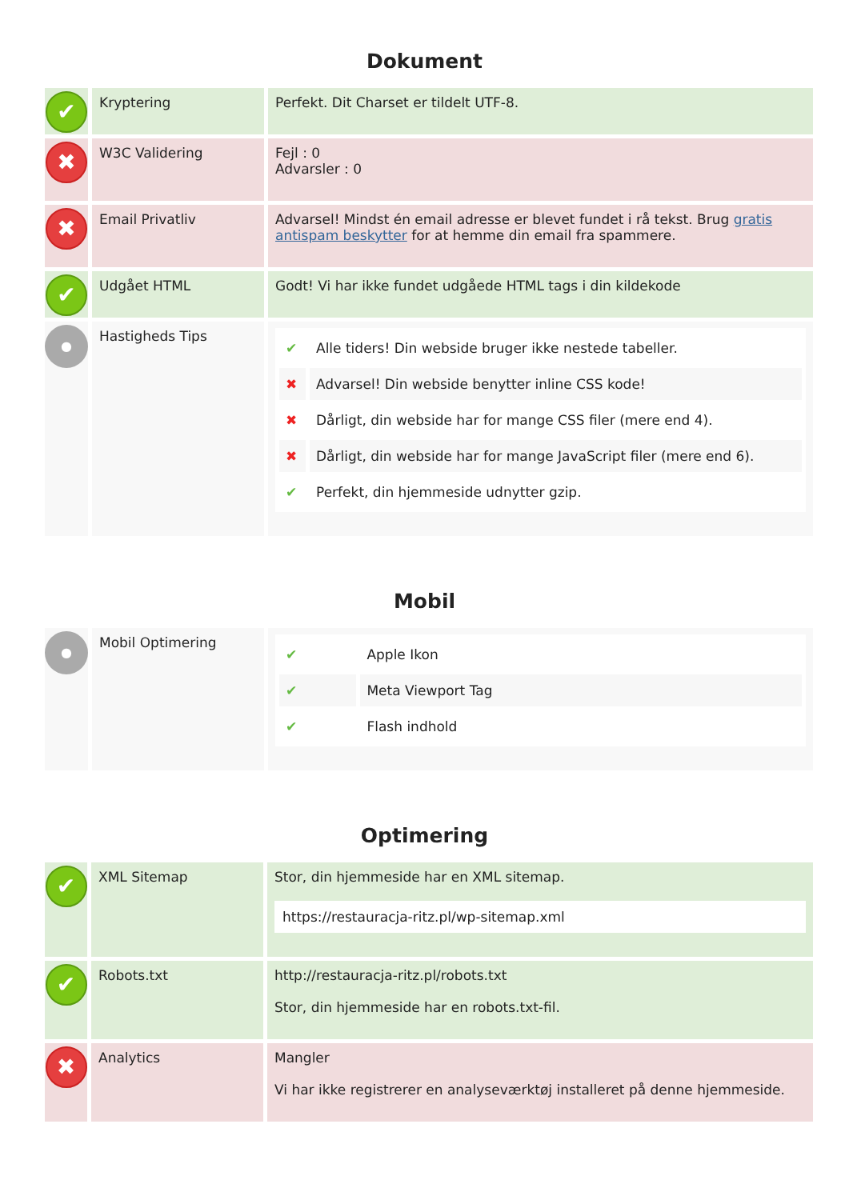Dokument
| ✔ | Kryptering | Perfekt. Dit Charset er tildelt UTF-8. |
| ✖ | W3C Validering | Fejl : 0 Advarsler : 0 |
| ✖ | Email Privatliv | Advarsel! Mindst én email adresse er blevet fundet i rå tekst. Brug gratis antispam beskytter for at hemme din email fra spammere. |
| ✔ | Udgået HTML | Godt! Vi har ikke fundet udgåede HTML tags i din kildekode |
| ● | Hastigheds Tips | / ✔ / Alle tiders! Din webside bruger ikke nestede tabeller. / / ✖ / Advarsel! Din webside benytter inline CSS kode! / / ✖ / Dårligt, din webside har for mange CSS filer (mere end 4). / / ✖ / Dårligt, din webside har for mange JavaScript filer (mere end 6). / / ✔ / Perfekt, din hjemmeside udnytter gzip. / |
Mobil
| ● | Mobil Optimering | / ✔ / Apple Ikon / / ✔ / Meta Viewport Tag / / ✔ / Flash indhold / |
Optimering
| ✔ | XML Sitemap | Stor, din hjemmeside har en XML sitemap. https://restauracja-ritz.pl/wp-sitemap.xml |
| ✔ | Robots.txt | http://restauracja-ritz.pl/robots.txt Stor, din hjemmeside har en robots.txt-fil. |
| ✖ | Analytics | Mangler Vi har ikke registrerer en analyseværktøj installeret på denne hjemmeside. |